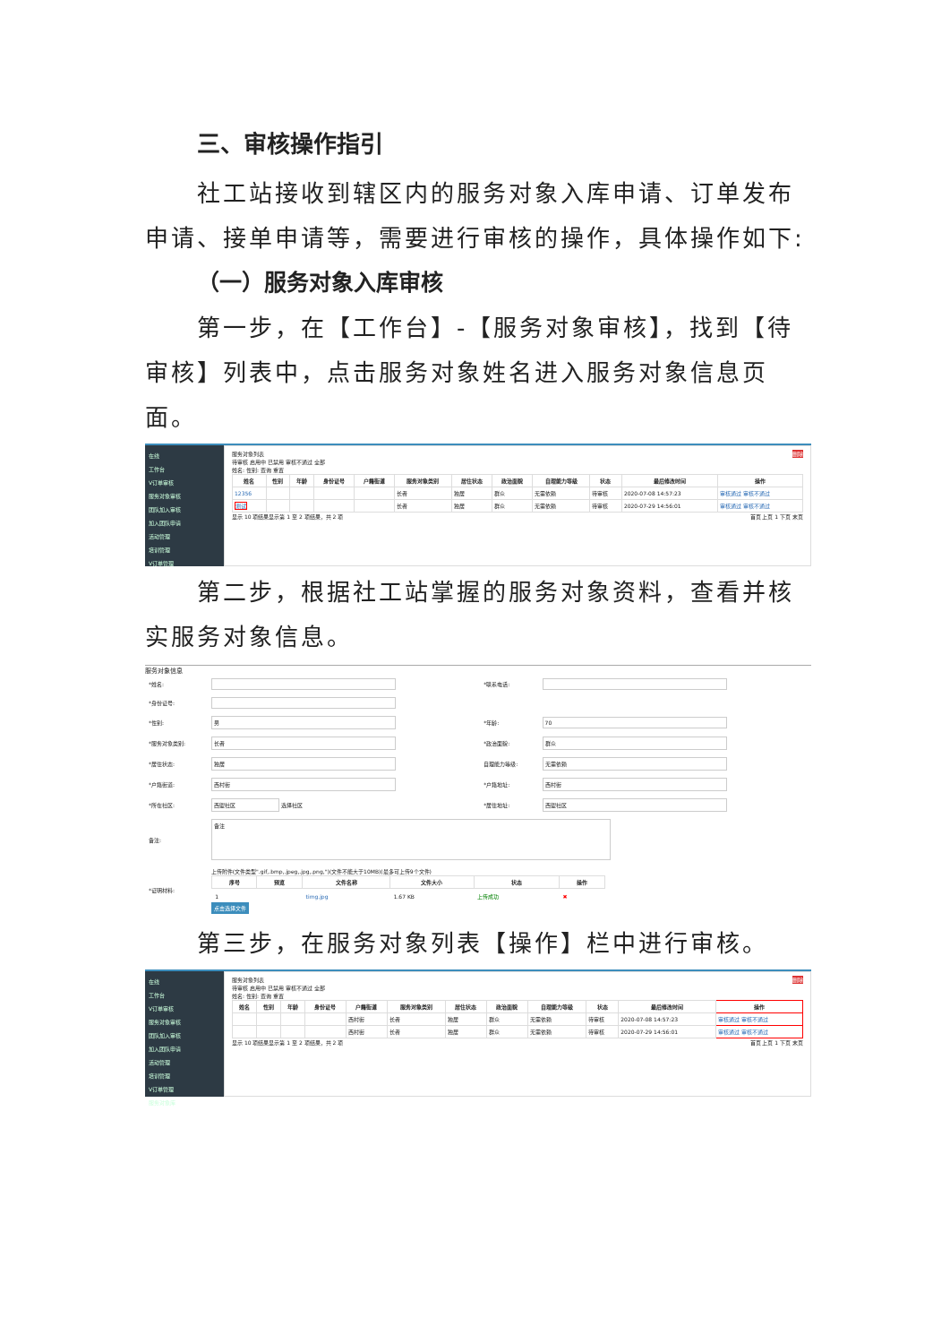三、审核操作指引
社工站接收到辖区内的服务对象入库申请、订单发布申请、接单申请等，需要进行审核的操作，具体操作如下:
（一）服务对象入库审核
第一步，在【工作台】-【服务对象审核】，找到【待审核】列表中，点击服务对象姓名进入服务对象信息页面。
在线
工作台
V订单审核
服务对象审核
团队加入审核
加入团队申请
活动管理
培训管理
V订单管理
服务对象列表 删除
待审核 启用中 已禁用 审核不通过 全部
姓名: 性别: 查询 重置
| 姓名 | 性别 | 年龄 | 身份证号 | 户籍街道 | 服务对象类别 | 居住状态 | 政治面貌 | 自理能力等级 | 状态 | 最后修改时间 | 操作 |
| --- | --- | --- | --- | --- | --- | --- | --- | --- | --- | --- | --- |
| 12356 | | | | | 长者 | 独居 | 群众 | 无需依赖 | 待审核 | 2020-07-08 14:57:23 | 审核通过 审核不通过 |
| 测试 | | | | | 长者 | 独居 | 群众 | 无需依赖 | 待审核 | 2020-07-29 14:56:01 | 审核通过 审核不通过 |
显示 10 项结果显示第 1 至 2 项结果，共 2 项 首页 上页 1 下页 末页
第二步，根据社工站掌握的服务对象资料，查看并核实服务对象信息。
服务对象信息
| *姓名: | | *联系电话: | |
| *身份证号: | | | |
| *性别: | 男 | *年龄: | 70 |
| *服务对象类别: | 长者 | *政治面貌: | 群众 |
| *居住状态: | 独居 | 自理能力等级: | 无需依赖 |
| *户籍街道: | 西村街 | *户籍地址: | 西村街 |
| *所在社区: | 西塱社区 选择社区 | *居住地址: | 西塱社区 |
| 备注: | 备注 | | |
| *证明材料: | 上传附件(文件类型".gif,.bmp,.jpeg,.jpg,.png,")(文件不能大于10MB)(最多可上传9个文件) / 序号 / 预览 / 文件名称 / 文件大小 / 状态 / 操作 / / --- / --- / --- / --- / --- / --- / / 1 / / timg.jpg / 1.67 KB / 上传成功 / ✖ / 点击选择文件 | | |
第三步，在服务对象列表【操作】栏中进行审核。
在线
工作台
V订单审核
服务对象审核
团队加入审核
加入团队申请
活动管理
培训管理
V订单管理
服务对象库
服务对象列表 删除
待审核 启用中 已禁用 审核不通过 全部
姓名: 性别: 查询 重置
| 姓名 | 性别 | 年龄 | 身份证号 | 户籍街道 | 服务对象类别 | 居住状态 | 政治面貌 | 自理能力等级 | 状态 | 最后修改时间 | 操作 |
| --- | --- | --- | --- | --- | --- | --- | --- | --- | --- | --- | --- |
| | | | | 西村街 | 长者 | 独居 | 群众 | 无需依赖 | 待审核 | 2020-07-08 14:57:23 | 审核通过 审核不通过 |
| | | | | 西村街 | 长者 | 独居 | 群众 | 无需依赖 | 待审核 | 2020-07-29 14:56:01 | 审核通过 审核不通过 |
显示 10 项结果显示第 1 至 2 项结果，共 2 项 首页 上页 1 下页 末页